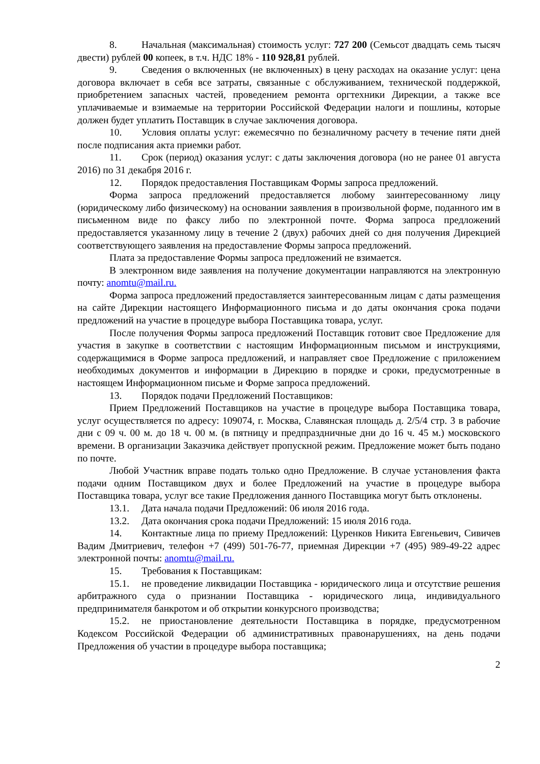8. Начальная (максимальная) стоимость услуг: 727 200 (Семьсот двадцать семь тысяч двести) рублей 00 копеек, в т.ч. НДС 18% - 110 928,81 рублей.
9. Сведения о включенных (не включенных) в цену расходах на оказание услуг: цена договора включает в себя все затраты, связанные с обслуживанием, технической поддержкой, приобретением запасных частей, проведением ремонта оргтехники Дирекции, а также все уплачиваемые и взимаемые на территории Российской Федерации налоги и пошлины, которые должен будет уплатить Поставщик в случае заключения договора.
10. Условия оплаты услуг: ежемесячно по безналичному расчету в течение пяти дней после подписания акта приемки работ.
11. Срок (период) оказания услуг: с даты заключения договора (но не ранее 01 августа 2016) по 31 декабря 2016 г.
12. Порядок предоставления Поставщикам Формы запроса предложений.
Форма запроса предложений предоставляется любому заинтересованному лицу (юридическому либо физическому) на основании заявления в произвольной форме, поданного им в письменном виде по факсу либо по электронной почте. Форма запроса предложений предоставляется указанному лицу в течение 2 (двух) рабочих дней со дня получения Дирекцией соответствующего заявления на предоставление Формы запроса предложений.
Плата за предоставление Формы запроса предложений не взимается.
В электронном виде заявления на получение документации направляются на электронную почту: anomtu@mail.ru.
Форма запроса предложений предоставляется заинтересованным лицам с даты размещения на сайте Дирекции настоящего Информационного письма и до даты окончания срока подачи предложений на участие в процедуре выбора Поставщика товара, услуг.
После получения Формы запроса предложений Поставщик готовит свое Предложение для участия в закупке в соответствии с настоящим Информационным письмом и инструкциями, содержащимися в Форме запроса предложений, и направляет свое Предложение с приложением необходимых документов и информации в Дирекцию в порядке и сроки, предусмотренные в настоящем Информационном письме и Форме запроса предложений.
13. Порядок подачи Предложений Поставщиков:
Прием Предложений Поставщиков на участие в процедуре выбора Поставщика товара, услуг осуществляется по адресу: 109074, г. Москва, Славянская площадь д. 2/5/4 стр. 3 в рабочие дни с 09 ч. 00 м. до 18 ч. 00 м. (в пятницу и предпраздничные дни до 16 ч. 45 м.) московского времени. В организации Заказчика действует пропускной режим. Предложение может быть подано по почте.
Любой Участник вправе подать только одно Предложение. В случае установления факта подачи одним Поставщиком двух и более Предложений на участие в процедуре выбора Поставщика товара, услуг все такие Предложения данного Поставщика могут быть отклонены.
13.1. Дата начала подачи Предложений: 06 июля 2016 года.
13.2. Дата окончания срока подачи Предложений: 15 июля 2016 года.
14. Контактные лица по приему Предложений: Цуренков Никита Евгеньевич, Сивичев Вадим Дмитриевич, телефон +7 (499) 501-76-77, приемная Дирекции +7 (495) 989-49-22 адрес электронной почты: anomtu@mail.ru.
15. Требования к Поставщикам:
15.1. не проведение ликвидации Поставщика - юридического лица и отсутствие решения арбитражного суда о признании Поставщика - юридического лица, индивидуального предпринимателя банкротом и об открытии конкурсного производства;
15.2. не приостановление деятельности Поставщика в порядке, предусмотренном Кодексом Российской Федерации об административных правонарушениях, на день подачи Предложения об участии в процедуре выбора поставщика;
2